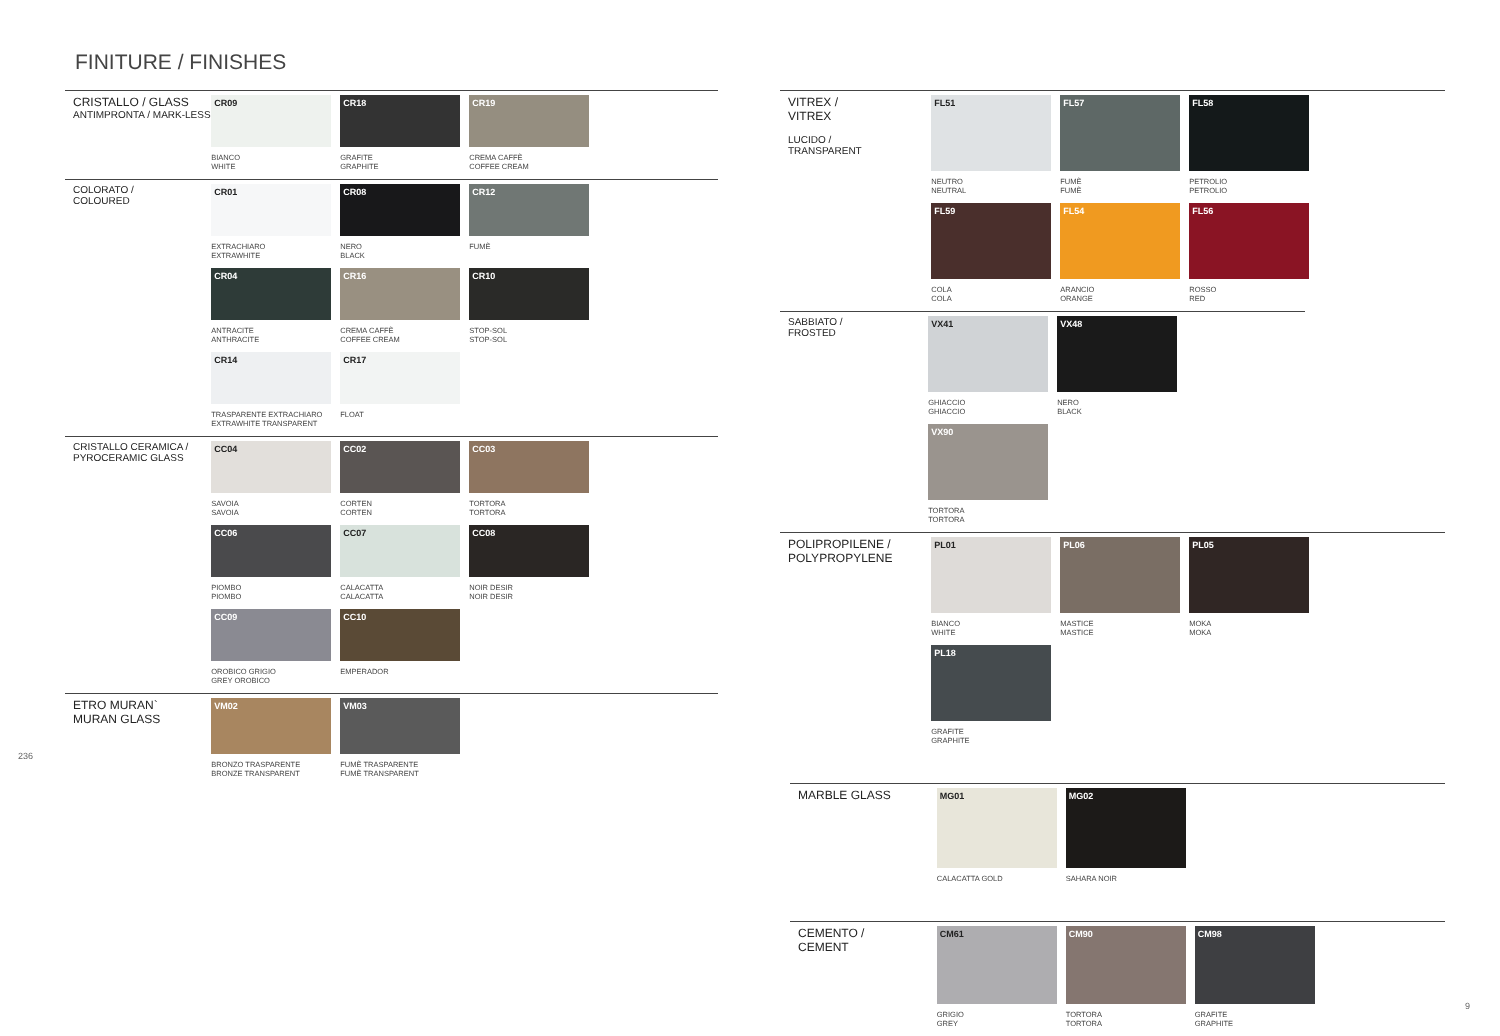FINITURE / FINISHES
CRISTALLO / GLASS
ANTIMPRONTA / MARK-LESS
CR09
BIANCO
WHITE
CR18
GRAFITE
GRAPHITE
CR19
CREMA CAFFÈ
COFFEE CREAM
COLORATO /
COLOURED
CR01
EXTRACHIARO
EXTRAWHITE
CR08
NERO
BLACK
CR12
FUMÈ
CR04
ANTRACITE
ANTHRACITE
CR16
CREMA CAFFÈ
COFFEE CREAM
CR10
STOP-SOL
STOP-SOL
CR14
TRASPARENTE EXTRACHIARO
EXTRAWHITE TRANSPARENT
CR17
FLOAT
CRISTALLO CERAMICA / PYROCERAMIC GLASS
CC04
SAVOIA
SAVOIA
CC02
CORTEN
CORTEN
CC03
TORTORA
TORTORA
CC06
PIOMBO
PIOMBO
CC07
CALACATTA
CALACATTA
CC08
NOIR DESIR
NOIR DESIR
CC09
OROBICO GRIGIO
GREY OROBICO
CC10
EMPERADOR
ETRO MURAN`
MURAN GLASS
VM02
BRONZO TRASPARENTE
BRONZE TRANSPARENT
VM03
FUMÈ TRASPARENTE
FUMÈ TRANSPARENT
236
VITREX /
VITREX
LUCIDO /
TRANSPARENT
FL51
NEUTRO
NEUTRAL
FL57
FUMÈ
FUMÈ
FL58
PETROLIO
PETROLIO
FL59
COLA
COLA
FL54
ARANCIO
ORANGE
FL56
ROSSO
RED
SABBIATO /
FROSTED
VX41
GHIACCIO
GHIACCIO
VX48
NERO
BLACK
VX90
TORTORA
TORTORA
POLIPROPILENE /
POLYPROPYLENE
PL01
BIANCO
WHITE
PL06
MASTICE
MASTICE
PL05
MOKA
MOKA
PL18
GRAFITE
GRAPHITE
MARBLE GLASS
MG01
CALACATTA GOLD
MG02
SAHARA NOIR
CEMENTO /
CEMENT
CM61
GRIGIO
GREY
CM90
TORTORA
TORTORA
CM98
GRAFITE
GRAPHITE
9